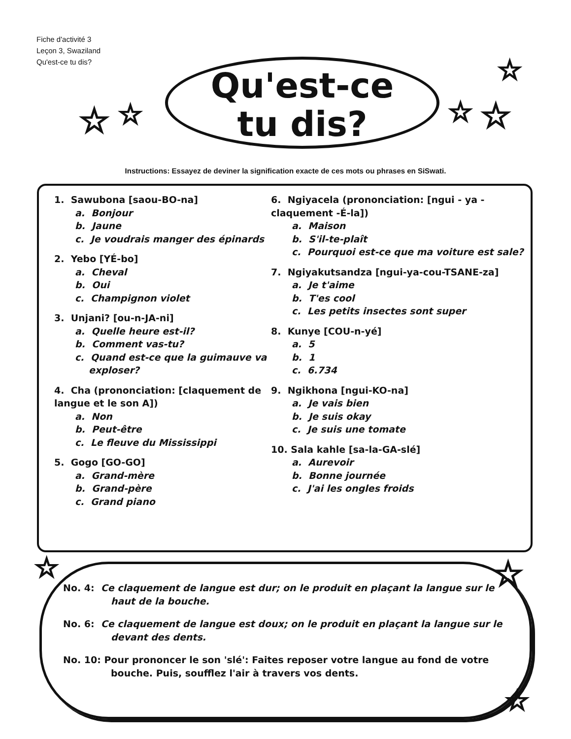Fiche d'activité 3
Leçon 3, Swaziland
Qu'est-ce tu dis?
Qu'est-ce
tu dis?
☆ ☆
☆
☆ ☆
☆ ☆
☆
Instructions: Essayez de deviner la signification exacte de ces mots ou phrases en SiSwati.
1. Sawubona [saou-BO-na]
a. Bonjour
b. Jaune
c. Je voudrais manger des épinards
2. Yebo [YÉ-bo]
a. Cheval
b. Oui
c. Champignon violet
3. Unjani? [ou-n-JA-ni]
a. Quelle heure est-il?
b. Comment vas-tu?
c. Quand est-ce que la guimauve va exploser?
4. Cha (prononciation: [claquement de langue et le son A])
a. Non
b. Peut-être
c. Le fleuve du Mississippi
5. Gogo [GO-GO]
a. Grand-mère
b. Grand-père
c. Grand piano
6. Ngiyacela (prononciation: [ngui - ya - claquement -É-la])
a. Maison
b. S'il-te-plaît
c. Pourquoi est-ce que ma voiture est sale?
7. Ngiyakutsandza [ngui-ya-cou-TSANE-za]
a. Je t'aime
b. T'es cool
c. Les petits insectes sont super
8. Kunye [COU-n-yé]
a. 5
b. 1
c. 6.734
9. Ngikhona [ngui-KO-na]
a. Je vais bien
b. Je suis okay
c. Je suis une tomate
10. Sala kahle [sa-la-GA-slé]
a. Aurevoir
b. Bonne journée
c. J'ai les ongles froids
No. 4: Ce claquement de langue est dur; on le produit en plaçant la langue sur le haut de la bouche.
No. 6: Ce claquement de langue est doux; on le produit en plaçant la langue sur le devant des dents.
No. 10: Pour prononcer le son 'slé': Faites reposer votre langue au fond de votre bouche. Puis, soufflez l'air à travers vos dents.